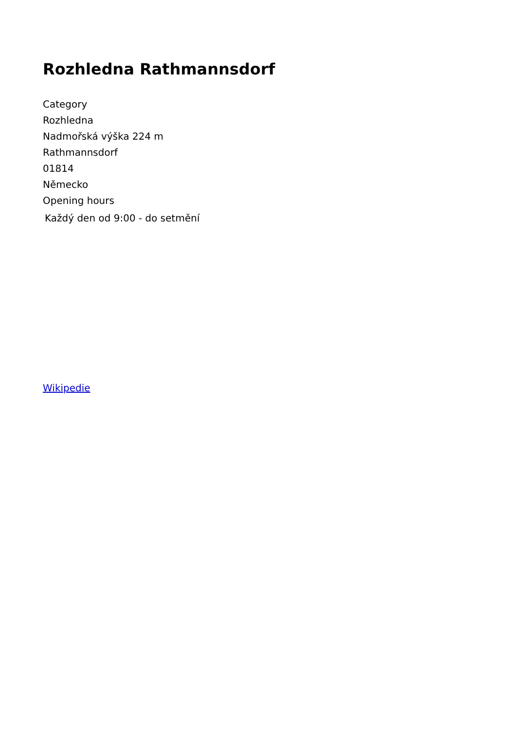Rozhledna Rathmannsdorf
Category
Rozhledna
Nadmořská výška 224 m
Rathmannsdorf
01814
Německo
Opening hours
Každý den od 9:00 - do setmění
Wikipedie